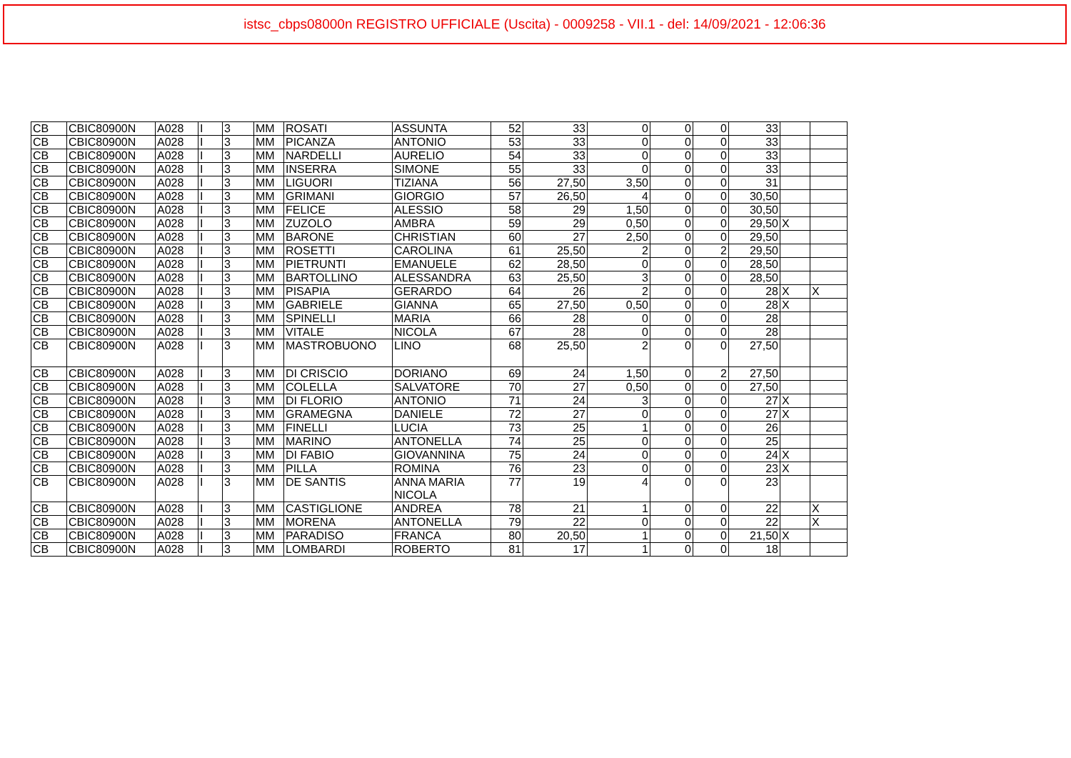istsc_cbps08000n REGISTRO UFFICIALE (Uscita) - 0009258 - VII.1 - del: 14/09/2021 - 12:06:36
| CB | CBIC80900N | A028 | I | 3 | MM | ROSATI | ASSUNTA | 52 | 33 | 0 | 0 | 0 | 33 | | |
| CB | CBIC80900N | A028 | I | 3 | MM | PICANZA | ANTONIO | 53 | 33 | 0 | 0 | 0 | 33 | | |
| CB | CBIC80900N | A028 | I | 3 | MM | NARDELLI | AURELIO | 54 | 33 | 0 | 0 | 0 | 33 | | |
| CB | CBIC80900N | A028 | I | 3 | MM | INSERRA | SIMONE | 55 | 33 | 0 | 0 | 0 | 33 | | |
| CB | CBIC80900N | A028 | I | 3 | MM | LIGUORI | TIZIANA | 56 | 27,50 | 3,50 | 0 | 0 | 31 | | |
| CB | CBIC80900N | A028 | I | 3 | MM | GRIMANI | GIORGIO | 57 | 26,50 | 4 | 0 | 0 | 30,50 | | |
| CB | CBIC80900N | A028 | I | 3 | MM | FELICE | ALESSIO | 58 | 29 | 1,50 | 0 | 0 | 30,50 | | |
| CB | CBIC80900N | A028 | I | 3 | MM | ZUZOLO | AMBRA | 59 | 29 | 0,50 | 0 | 0 | 29,50 | X | |
| CB | CBIC80900N | A028 | I | 3 | MM | BARONE | CHRISTIAN | 60 | 27 | 2,50 | 0 | 0 | 29,50 | | |
| CB | CBIC80900N | A028 | I | 3 | MM | ROSETTI | CAROLINA | 61 | 25,50 | 2 | 0 | 2 | 29,50 | | |
| CB | CBIC80900N | A028 | I | 3 | MM | PIETRUNTI | EMANUELE | 62 | 28,50 | 0 | 0 | 0 | 28,50 | | |
| CB | CBIC80900N | A028 | I | 3 | MM | BARTOLLINO | ALESSANDRA | 63 | 25,50 | 3 | 0 | 0 | 28,50 | | |
| CB | CBIC80900N | A028 | I | 3 | MM | PISAPIA | GERARDO | 64 | 26 | 2 | 0 | 0 | 28 | X | X |
| CB | CBIC80900N | A028 | I | 3 | MM | GABRIELE | GIANNA | 65 | 27,50 | 0,50 | 0 | 0 | 28 | X | |
| CB | CBIC80900N | A028 | I | 3 | MM | SPINELLI | MARIA | 66 | 28 | 0 | 0 | 0 | 28 | | |
| CB | CBIC80900N | A028 | I | 3 | MM | VITALE | NICOLA | 67 | 28 | 0 | 0 | 0 | 28 | | |
| CB | CBIC80900N | A028 | I | 3 | MM | MASTROBUONO | LINO | 68 | 25,50 | 2 | 0 | 0 | 27,50 | | |
| CB | CBIC80900N | A028 | I | 3 | MM | DI CRISCIO | DORIANO | 69 | 24 | 1,50 | 0 | 2 | 27,50 | | |
| CB | CBIC80900N | A028 | I | 3 | MM | COLELLA | SALVATORE | 70 | 27 | 0,50 | 0 | 0 | 27,50 | | |
| CB | CBIC80900N | A028 | I | 3 | MM | DI FLORIO | ANTONIO | 71 | 24 | 3 | 0 | 0 | 27 | X | |
| CB | CBIC80900N | A028 | I | 3 | MM | GRAMEGNA | DANIELE | 72 | 27 | 0 | 0 | 0 | 27 | X | |
| CB | CBIC80900N | A028 | I | 3 | MM | FINELLI | LUCIA | 73 | 25 | 1 | 0 | 0 | 26 | | |
| CB | CBIC80900N | A028 | I | 3 | MM | MARINO | ANTONELLA | 74 | 25 | 0 | 0 | 0 | 25 | | |
| CB | CBIC80900N | A028 | I | 3 | MM | DI FABIO | GIOVANNINA | 75 | 24 | 0 | 0 | 0 | 24 | X | |
| CB | CBIC80900N | A028 | I | 3 | MM | PILLA | ROMINA | 76 | 23 | 0 | 0 | 0 | 23 | X | |
| CB | CBIC80900N | A028 | I | 3 | MM | DE SANTIS | ANNA MARIA NICOLA | 77 | 19 | 4 | 0 | 0 | 23 | | |
| CB | CBIC80900N | A028 | I | 3 | MM | CASTIGLIONE | ANDREA | 78 | 21 | 1 | 0 | 0 | 22 | | X |
| CB | CBIC80900N | A028 | I | 3 | MM | MORENA | ANTONELLA | 79 | 22 | 0 | 0 | 0 | 22 | | X |
| CB | CBIC80900N | A028 | I | 3 | MM | PARADISO | FRANCA | 80 | 20,50 | 1 | 0 | 0 | 21,50 | X | |
| CB | CBIC80900N | A028 | I | 3 | MM | LOMBARDI | ROBERTO | 81 | 17 | 1 | 0 | 0 | 18 | | |